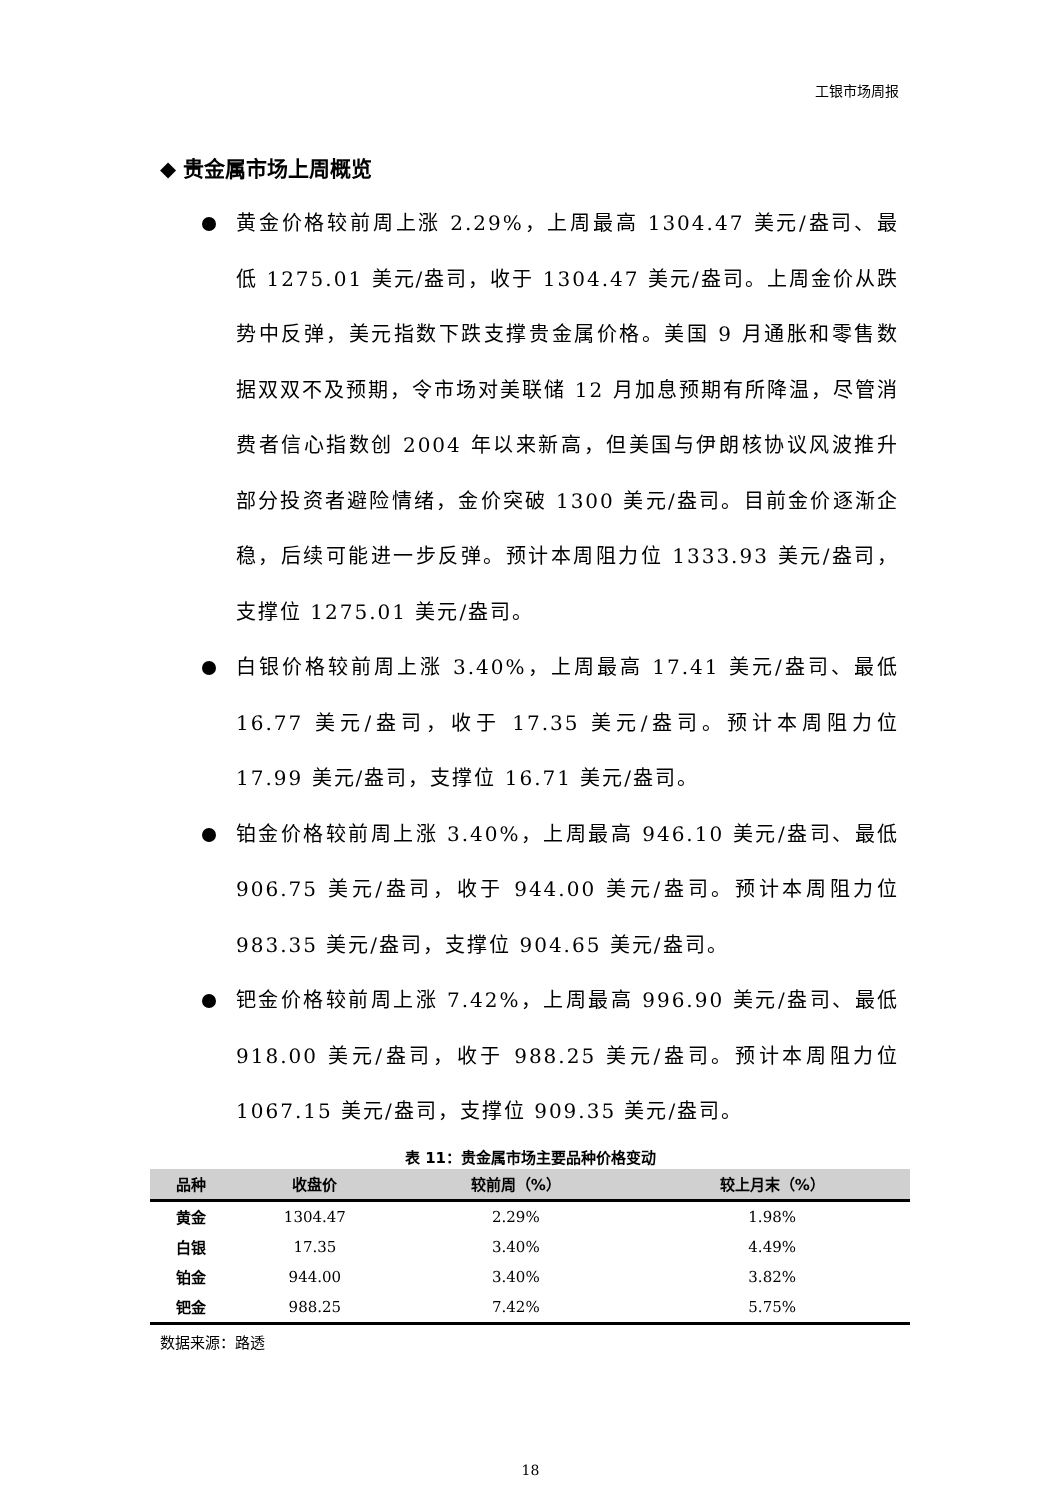工银市场周报
◆ 贵金属市场上周概览
黄金价格较前周上涨 2.29%，上周最高 1304.47 美元/盎司、最低 1275.01 美元/盎司，收于 1304.47 美元/盎司。上周金价从跌势中反弹，美元指数下跌支撑贵金属价格。美国 9 月通胀和零售数据双双不及预期，令市场对美联储 12 月加息预期有所降温，尽管消费者信心指数创 2004 年以来新高，但美国与伊朗核协议风波推升部分投资者避险情绪，金价突破 1300 美元/盎司。目前金价逐渐企稳，后续可能进一步反弹。预计本周阻力位 1333.93 美元/盎司，支撑位 1275.01 美元/盎司。
白银价格较前周上涨 3.40%，上周最高 17.41 美元/盎司、最低 16.77 美元/盎司，收于 17.35 美元/盎司。预计本周阻力位 17.99 美元/盎司，支撑位 16.71 美元/盎司。
铂金价格较前周上涨 3.40%，上周最高 946.10 美元/盎司、最低 906.75 美元/盎司，收于 944.00 美元/盎司。预计本周阻力位 983.35 美元/盎司，支撑位 904.65 美元/盎司。
钯金价格较前周上涨 7.42%，上周最高 996.90 美元/盎司、最低 918.00 美元/盎司，收于 988.25 美元/盎司。预计本周阻力位 1067.15 美元/盎司，支撑位 909.35 美元/盎司。
表 11：贵金属市场主要品种价格变动
| 品种 | 收盘价 | 较前周（%） | 较上月末（%） |
| --- | --- | --- | --- |
| 黄金 | 1304.47 | 2.29% | 1.98% |
| 白银 | 17.35 | 3.40% | 4.49% |
| 铂金 | 944.00 | 3.40% | 3.82% |
| 钯金 | 988.25 | 7.42% | 5.75% |
数据来源：路透
18